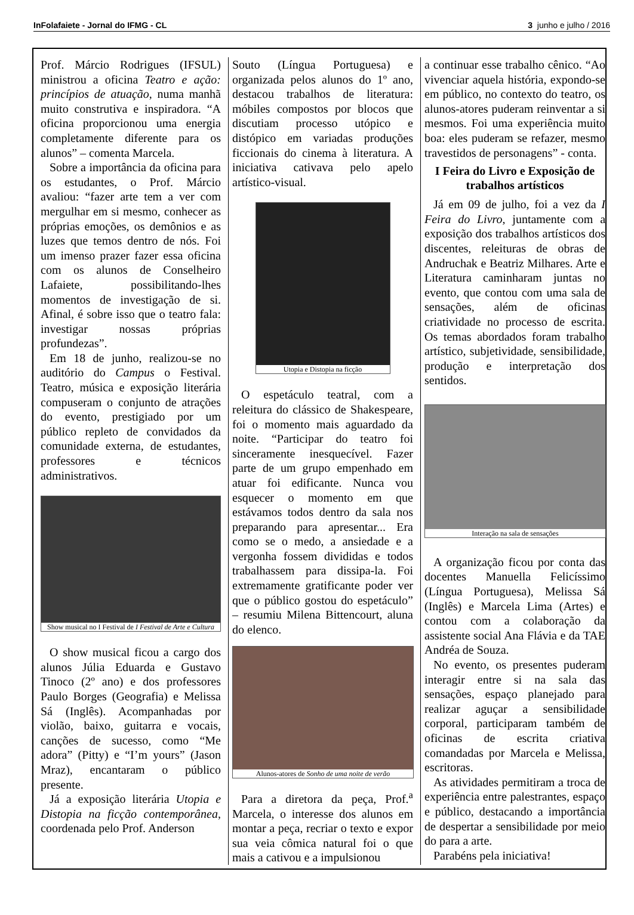InFolafaiete - Jornal do IFMG - CL 3 junho e julho / 2016
Prof. Márcio Rodrigues (IFSUL) ministrou a oficina Teatro e ação: princípios de atuação, numa manhã muito construtiva e inspiradora. “A oficina proporcionou uma energia completamente diferente para os alunos” – comenta Marcela.
Sobre a importância da oficina para os estudantes, o Prof. Márcio avaliou: “fazer arte tem a ver com mergulhar em si mesmo, conhecer as próprias emoções, os demônios e as luzes que temos dentro de nós. Foi um imenso prazer fazer essa oficina com os alunos de Conselheiro Lafaiete, possibilitando-lhes momentos de investigação de si. Afinal, é sobre isso que o teatro fala: investigar nossas próprias profundezas”.
Em 18 de junho, realizou-se no auditório do Campus o Festival. Teatro, música e exposição literária compuseram o conjunto de atrações do evento, prestigiado por um público repleto de convidados da comunidade externa, de estudantes, professores e técnicos administrativos.
Show musical no I Festival de I Festival de Arte e Cultura
O show musical ficou a cargo dos alunos Júlia Eduarda e Gustavo Tinoco (2º ano) e dos professores Paulo Borges (Geografia) e Melissa Sá (Inglês). Acompanhadas por violão, baixo, guitarra e vocais, canções de sucesso, como “Me adora” (Pitty) e “I’m yours” (Jason Mraz), encantaram o público presente.
Já a exposição literária Utopia e Distopia na ficção contemporânea, coordenada pelo Prof. Anderson
Souto (Língua Portuguesa) e organizada pelos alunos do 1º ano, destacou trabalhos de literatura: móbiles compostos por blocos que discutiam processo utópico e distópico em variadas produções ficcionais do cinema à literatura. A iniciativa cativava pelo apelo artístico-visual.
Utopia e Distopia na ficção
O espetáculo teatral, com a releitura do clássico de Shakespeare, foi o momento mais aguardado da noite. “Participar do teatro foi sinceramente inesquecível. Fazer parte de um grupo empenhado em atuar foi edificante. Nunca vou esquecer o momento em que estávamos todos dentro da sala nos preparando para apresentar... Era como se o medo, a ansiedade e a vergonha fossem divididas e todos trabalhassem para dissipa-la. Foi extremamente gratificante poder ver que o público gostou do espetáculo” – resumiu Milena Bittencourt, aluna do elenco.
Alunos-atores de Sonho de uma noite de verão
Para a diretora da peça, Prof.<sup>a</sup> Marcela, o interesse dos alunos em montar a peça, recriar o texto e expor sua veia cômica natural foi o que mais a cativou e a impulsionou
a continuar esse trabalho cênico. “Ao vivenciar aquela história, expondo-se em público, no contexto do teatro, os alunos-atores puderam reinventar a si mesmos. Foi uma experiência muito boa: eles puderam se refazer, mesmo travestidos de personagens” - conta.
I Feira do Livro e Exposição de trabalhos artísticos
Já em 09 de julho, foi a vez da I Feira do Livro, juntamente com a exposição dos trabalhos artísticos dos discentes, releituras de obras de Andruchak e Beatriz Milhares. Arte e Literatura caminharam juntas no evento, que contou com uma sala de sensações, além de oficinas criatividade no processo de escrita. Os temas abordados foram trabalho artístico, subjetividade, sensibilidade, produção e interpretação dos sentidos.
Interação na sala de sensações
A organização ficou por conta das docentes Manuella Felicíssimo (Língua Portuguesa), Melissa Sá (Inglês) e Marcela Lima (Artes) e contou com a colaboração da assistente social Ana Flávia e da TAE Andréa de Souza.
No evento, os presentes puderam interagir entre si na sala das sensações, espaço planejado para realizar aguçar a sensibilidade corporal, participaram também de oficinas de escrita criativa comandadas por Marcela e Melissa, escritoras.
As atividades permitiram a troca de experiência entre palestrantes, espaço e público, destacando a importância de despertar a sensibilidade por meio do para a arte.
Parabéns pela iniciativa!